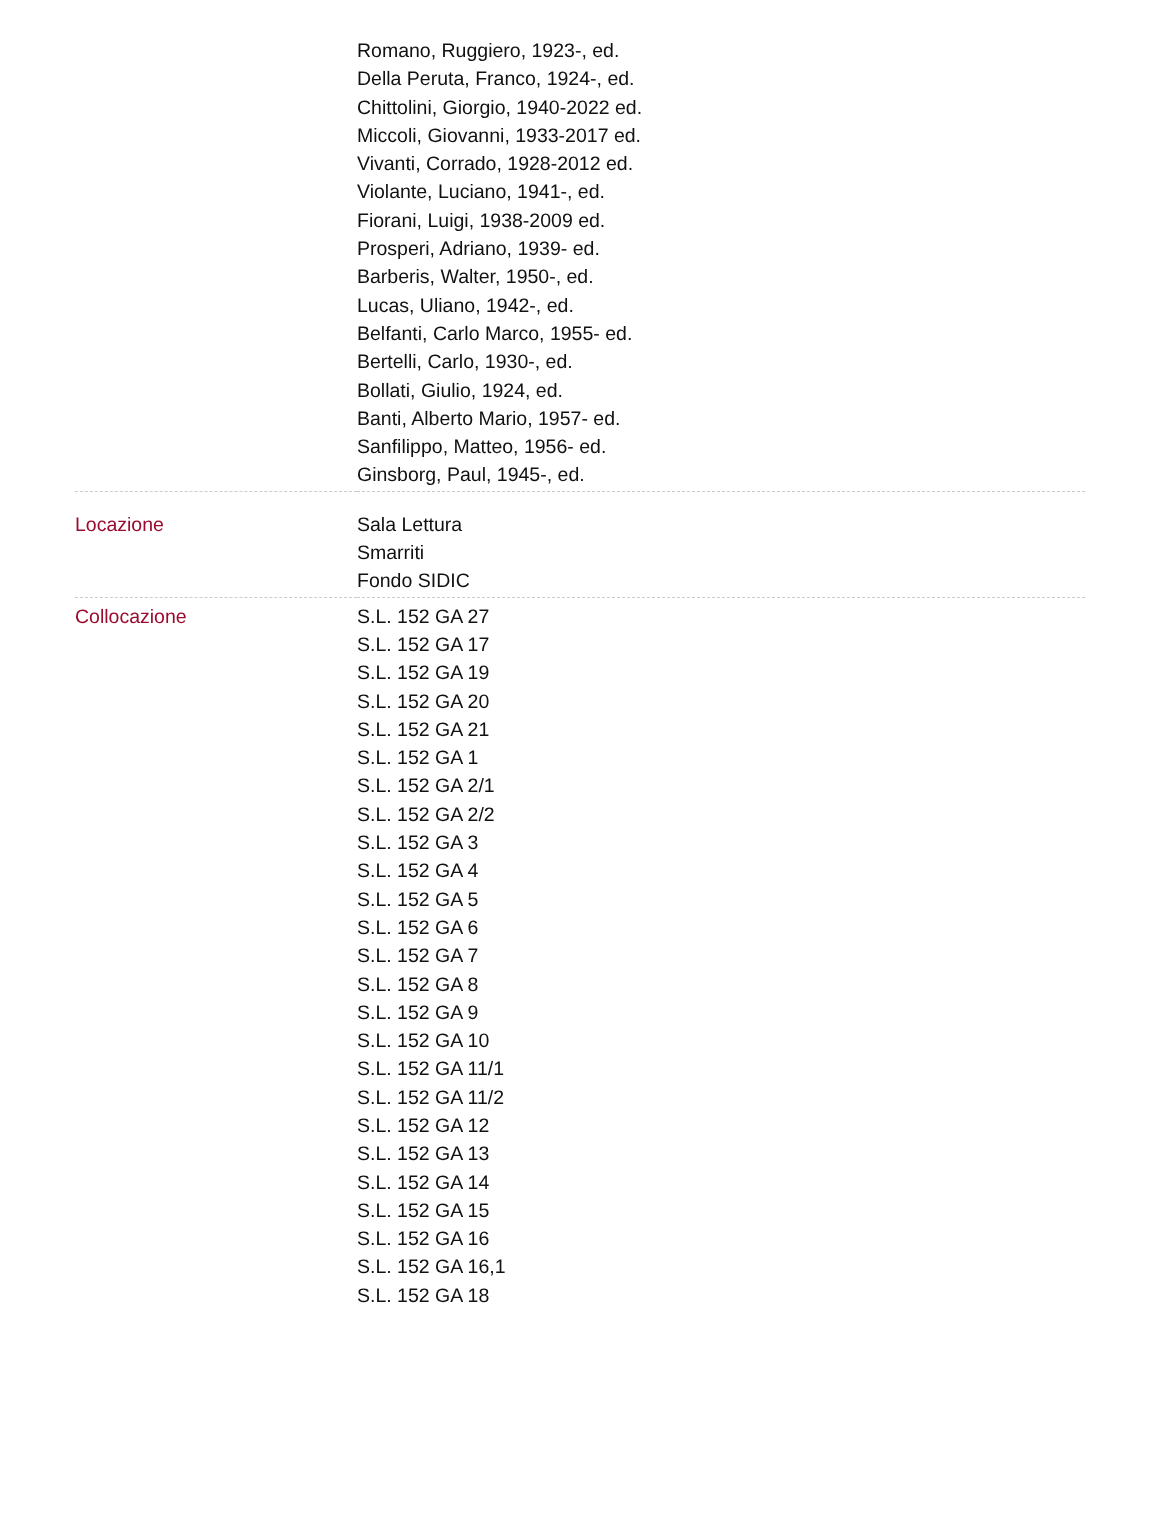| | Romano, Ruggiero, 1923-, ed. Della Peruta, Franco, 1924-, ed. Chittolini, Giorgio, 1940-2022 ed. Miccoli, Giovanni, 1933-2017 ed. Vivanti, Corrado, 1928-2012 ed. Violante, Luciano, 1941-, ed. Fiorani, Luigi, 1938-2009 ed. Prosperi, Adriano, 1939- ed. Barberis, Walter, 1950-, ed. Lucas, Uliano, 1942-, ed. Belfanti, Carlo Marco, 1955- ed. Bertelli, Carlo, 1930-, ed. Bollati, Giulio, 1924, ed. Banti, Alberto Mario, 1957- ed. Sanfilippo, Matteo, 1956- ed. Ginsborg, Paul, 1945-, ed. |
| Locazione | Sala Lettura Smarriti Fondo SIDIC |
| Collocazione | S.L. 152 GA 27 S.L. 152 GA 17 S.L. 152 GA 19 S.L. 152 GA 20 S.L. 152 GA 21 S.L. 152 GA 1 S.L. 152 GA 2/1 S.L. 152 GA 2/2 S.L. 152 GA 3 S.L. 152 GA 4 S.L. 152 GA 5 S.L. 152 GA 6 S.L. 152 GA 7 S.L. 152 GA 8 S.L. 152 GA 9 S.L. 152 GA 10 S.L. 152 GA 11/1 S.L. 152 GA 11/2 S.L. 152 GA 12 S.L. 152 GA 13 S.L. 152 GA 14 S.L. 152 GA 15 S.L. 152 GA 16 S.L. 152 GA 16,1 S.L. 152 GA 18 |